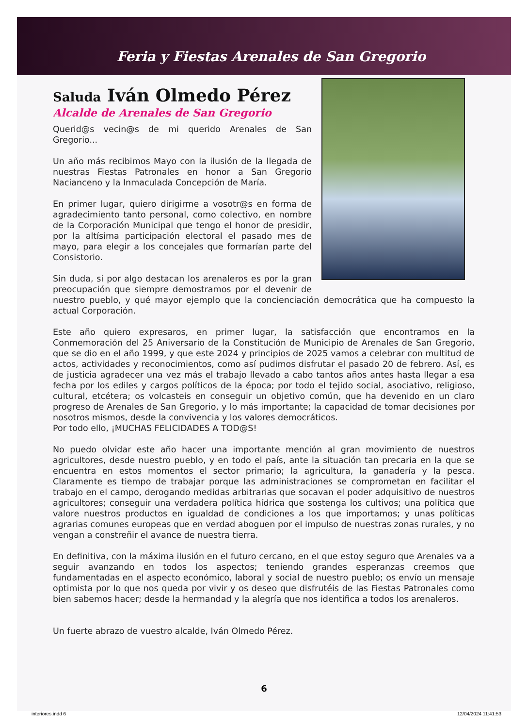Feria y Fiestas Arenales de San Gregorio
Saluda Iván Olmedo Pérez
Alcalde de Arenales de San Gregorio
Querid@s vecin@s de mi querido Arenales de San Gregorio...
Un año más recibimos Mayo con la ilusión de la llegada de nuestras Fiestas Patronales en honor a San Gregorio Nacianceno y la Inmaculada Concepción de María.
En primer lugar, quiero dirigirme a vosotr@s en forma de agradecimiento tanto personal, como colectivo, en nombre de la Corporación Municipal que tengo el honor de presidir, por la altísima participación electoral el pasado mes de mayo, para elegir a los concejales que formarían parte del Consistorio.
Sin duda, si por algo destacan los arenaleros es por la gran preocupación que siempre demostramos por el devenir de nuestro pueblo, y qué mayor ejemplo que la concienciación democrática que ha compuesto la actual Corporación.
Este año quiero expresaros, en primer lugar, la satisfacción que encontramos en la Conmemoración del 25 Aniversario de la Constitución de Municipio de Arenales de San Gregorio, que se dio en el año 1999, y que este 2024 y principios de 2025 vamos a celebrar con multitud de actos, actividades y reconocimientos, como así pudimos disfrutar el pasado 20 de febrero. Así, es de justicia agradecer una vez más el trabajo llevado a cabo tantos años antes hasta llegar a esa fecha por los ediles y cargos políticos de la época; por todo el tejido social, asociativo, religioso, cultural, etcétera; os volcasteis en conseguir un objetivo común, que ha devenido en un claro progreso de Arenales de San Gregorio, y lo más importante; la capacidad de tomar decisiones por nosotros mismos, desde la convivencia y los valores democráticos.
Por todo ello, ¡MUCHAS FELICIDADES A TOD@S!
No puedo olvidar este año hacer una importante mención al gran movimiento de nuestros agricultores, desde nuestro pueblo, y en todo el país, ante la situación tan precaria en la que se encuentra en estos momentos el sector primario; la agricultura, la ganadería y la pesca. Claramente es tiempo de trabajar porque las administraciones se comprometan en facilitar el trabajo en el campo, derogando medidas arbitrarias que socavan el poder adquisitivo de nuestros agricultores; conseguir una verdadera política hídrica que sostenga los cultivos; una política que valore nuestros productos en igualdad de condiciones a los que importamos; y unas políticas agrarias comunes europeas que en verdad aboguen por el impulso de nuestras zonas rurales, y no vengan a constreñir el avance de nuestra tierra.
En definitiva, con la máxima ilusión en el futuro cercano, en el que estoy seguro que Arenales va a seguir avanzando en todos los aspectos; teniendo grandes esperanzas creemos que fundamentadas en el aspecto económico, laboral y social de nuestro pueblo; os envío un mensaje optimista por lo que nos queda por vivir y os deseo que disfrutéis de las Fiestas Patronales como bien sabemos hacer; desde la hermandad y la alegría que nos identifica a todos los arenaleros.
Un fuerte abrazo de vuestro alcalde, Iván Olmedo Pérez.
6
interiores.indd 6 12/04/2024 11:41:53